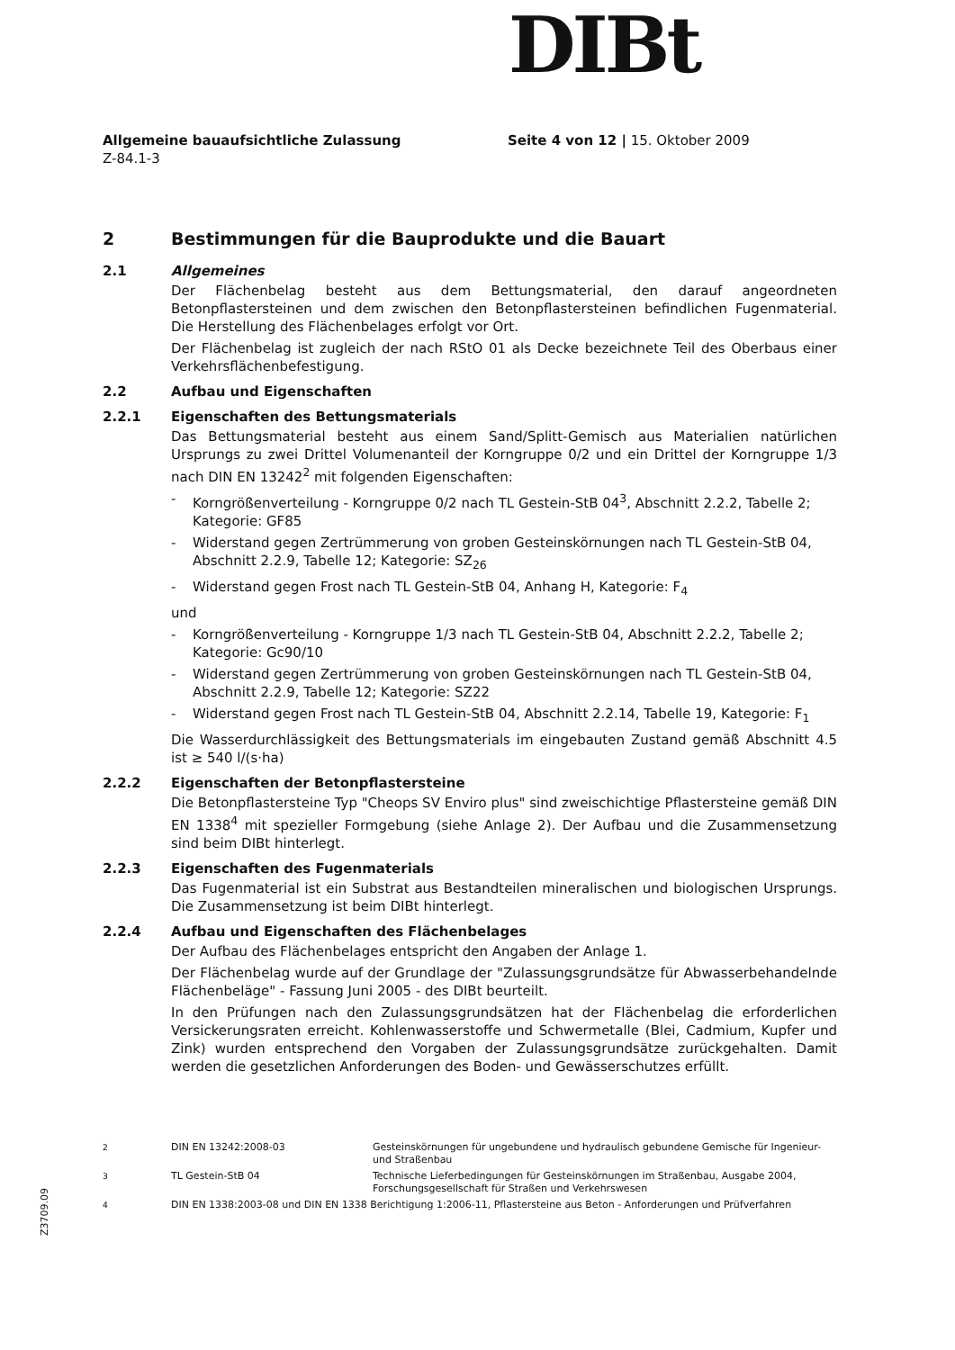DIBt
Allgemeine bauaufsichtliche Zulassung
Z-84.1-3
Seite 4 von 12 | 15. Oktober 2009
2 Bestimmungen für die Bauprodukte und die Bauart
2.1 Allgemeines
Der Flächenbelag besteht aus dem Bettungsmaterial, den darauf angeordneten Betonpflastersteinen und dem zwischen den Betonpflastersteinen befindlichen Fugenmaterial. Die Herstellung des Flächenbelages erfolgt vor Ort.
Der Flächenbelag ist zugleich der nach RStO 01 als Decke bezeichnete Teil des Oberbaus einer Verkehrsflächenbefestigung.
2.2 Aufbau und Eigenschaften
2.2.1 Eigenschaften des Bettungsmaterials
Das Bettungsmaterial besteht aus einem Sand/Splitt-Gemisch aus Materialien natürlichen Ursprungs zu zwei Drittel Volumenanteil der Korngruppe 0/2 und ein Drittel der Korngruppe 1/3 nach DIN EN 13242<sup>2</sup> mit folgenden Eigenschaften:
- Korngrößenverteilung - Korngruppe 0/2 nach TL Gestein-StB 04<sup>3</sup>, Abschnitt 2.2.2, Tabelle 2; Kategorie: GF85
- Widerstand gegen Zertrümmerung von groben Gesteinskörnungen nach TL Gestein-StB 04, Abschnitt 2.2.9, Tabelle 12; Kategorie: SZ<sub>26</sub>
- Widerstand gegen Frost nach TL Gestein-StB 04, Anhang H, Kategorie: F<sub>4</sub>
und
- Korngrößenverteilung - Korngruppe 1/3 nach TL Gestein-StB 04, Abschnitt 2.2.2, Tabelle 2; Kategorie: Gc90/10
- Widerstand gegen Zertrümmerung von groben Gesteinskörnungen nach TL Gestein-StB 04, Abschnitt 2.2.9, Tabelle 12; Kategorie: SZ22
- Widerstand gegen Frost nach TL Gestein-StB 04, Abschnitt 2.2.14, Tabelle 19, Kategorie: F<sub>1</sub>
Die Wasserdurchlässigkeit des Bettungsmaterials im eingebauten Zustand gemäß Abschnitt 4.5 ist ≥ 540 l/(s·ha)
2.2.2 Eigenschaften der Betonpflastersteine
Die Betonpflastersteine Typ "Cheops SV Enviro plus" sind zweischichtige Pflastersteine gemäß DIN EN 1338<sup>4</sup> mit spezieller Formgebung (siehe Anlage 2). Der Aufbau und die Zusammensetzung sind beim DIBt hinterlegt.
2.2.3 Eigenschaften des Fugenmaterials
Das Fugenmaterial ist ein Substrat aus Bestandteilen mineralischen und biologischen Ursprungs. Die Zusammensetzung ist beim DIBt hinterlegt.
2.2.4 Aufbau und Eigenschaften des Flächenbelages
Der Aufbau des Flächenbelages entspricht den Angaben der Anlage 1.
Der Flächenbelag wurde auf der Grundlage der "Zulassungsgrundsätze für Abwasserbehandelnde Flächenbeläge" - Fassung Juni 2005 - des DIBt beurteilt.
In den Prüfungen nach den Zulassungsgrundsätzen hat der Flächenbelag die erforderlichen Versickerungsraten erreicht. Kohlenwasserstoffe und Schwermetalle (Blei, Cadmium, Kupfer und Zink) wurden entsprechend den Vorgaben der Zulassungsgrundsätze zurückgehalten. Damit werden die gesetzlichen Anforderungen des Boden- und Gewässerschutzes erfüllt.
<sup>2</sup> DIN EN 13242:2008-03 Gesteinskörnungen für ungebundene und hydraulisch gebundene Gemische für Ingenieur- und Straßenbau
<sup>3</sup> TL Gestein-StB 04 Technische Lieferbedingungen für Gesteinskörnungen im Straßenbau, Ausgabe 2004, Forschungsgesellschaft für Straßen und Verkehrswesen
<sup>4</sup> DIN EN 1338:2003-08 und DIN EN 1338 Berichtigung 1:2006-11, Pflastersteine aus Beton - Anforderungen und Prüfverfahren
Z3709.09